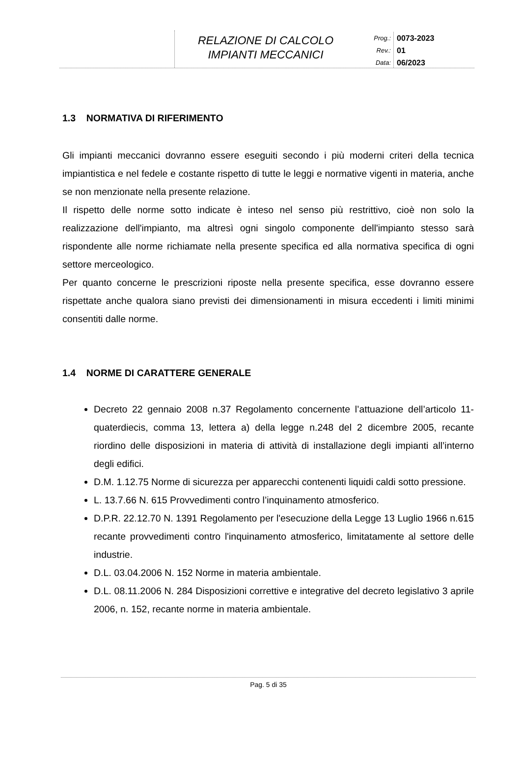RELAZIONE DI CALCOLO
IMPIANTI MECCANICI
Prog.:
Rev.:
Data:
0073-2023
01
06/2023
1.3 NORMATIVA DI RIFERIMENTO
Gli impianti meccanici dovranno essere eseguiti secondo i più moderni criteri della tecnica impiantistica e nel fedele e costante rispetto di tutte le leggi e normative vigenti in materia, anche se non menzionate nella presente relazione.
Il rispetto delle norme sotto indicate è inteso nel senso più restrittivo, cioè non solo la realizzazione dell'impianto, ma altresì ogni singolo componente dell'impianto stesso sarà rispondente alle norme richiamate nella presente specifica ed alla normativa specifica di ogni settore merceologico.
Per quanto concerne le prescrizioni riposte nella presente specifica, esse dovranno essere rispettate anche qualora siano previsti dei dimensionamenti in misura eccedenti i limiti minimi consentiti dalle norme.
1.4 NORME DI CARATTERE GENERALE
Decreto 22 gennaio 2008 n.37 Regolamento concernente l’attuazione dell’articolo 11-quaterdiecis, comma 13, lettera a) della legge n.248 del 2 dicembre 2005, recante riordino delle disposizioni in materia di attività di installazione degli impianti all’interno degli edifici.
D.M. 1.12.75 Norme di sicurezza per apparecchi contenenti liquidi caldi sotto pressione.
L. 13.7.66 N. 615 Provvedimenti contro l’inquinamento atmosferico.
D.P.R. 22.12.70 N. 1391 Regolamento per l'esecuzione della Legge 13 Luglio 1966 n.615 recante provvedimenti contro l'inquinamento atmosferico, limitatamente al settore delle industrie.
D.L. 03.04.2006 N. 152 Norme in materia ambientale.
D.L. 08.11.2006 N. 284 Disposizioni correttive e integrative del decreto legislativo 3 aprile 2006, n. 152, recante norme in materia ambientale.
Pag. 5 di 35